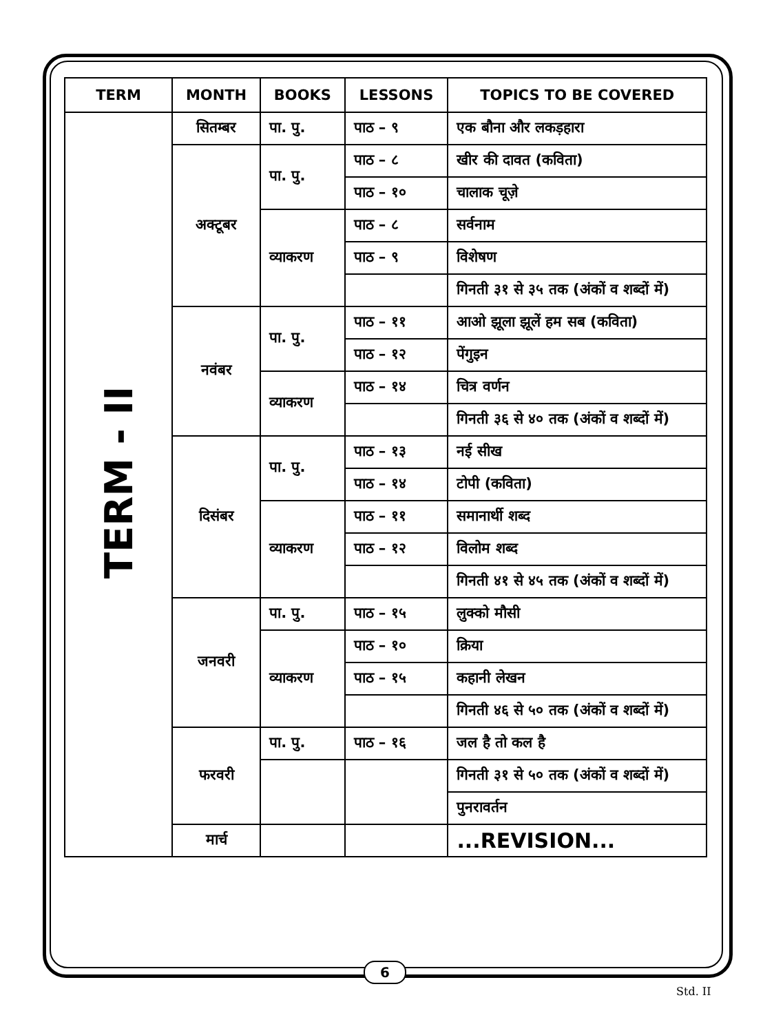| TERM | MONTH | BOOKS | LESSONS | TOPICS TO BE COVERED |
| --- | --- | --- | --- | --- |
| TERM - II | सितम्बर | पा. पु. | पाठ – ९ | एक बौना और लकड़हारा |
| | अक्टूबर | पा. पु. | पाठ – ८ | खीर की दावत (कविता) |
| | | | पाठ – १० | चालाक चूज़े |
| | | व्याकरण | पाठ – ८ | सर्वनाम |
| | | | पाठ – ९ | विशेषण |
| | | | | गिनती ३१ से ३५ तक (अंकों व शब्दों में) |
| | नवंबर | पा. पु. | पाठ – ११ | आओ झूला झूलें हम सब (कविता) |
| | | | पाठ – १२ | पेंगुइन |
| | | व्याकरण | पाठ – १४ | चित्र वर्णन |
| | | | | गिनती ३६ से ४० तक (अंकों व शब्दों में) |
| | दिसंबर | पा. पु. | पाठ – १३ | नई सीख |
| | | | पाठ – १४ | टोपी (कविता) |
| | | व्याकरण | पाठ – ११ | समानार्थी शब्द |
| | | | पाठ – १२ | विलोम शब्द |
| | | | | गिनती ४१ से ४५ तक (अंकों व शब्दों में) |
| | जनवरी | पा. पु. | पाठ – १५ | लुक्को मौसी |
| | | व्याकरण | पाठ – १० | क्रिया |
| | | | पाठ – १५ | कहानी लेखन |
| | | | | गिनती ४६ से ५० तक (अंकों व शब्दों में) |
| | फरवरी | पा. पु. | पाठ – १६ | जल है तो कल है |
| | | | | गिनती ३१ से ५० तक (अंकों व शब्दों में) |
| | | | | पुनरावर्तन |
| | मार्च | | | ...REVISION... |
6
Std. II